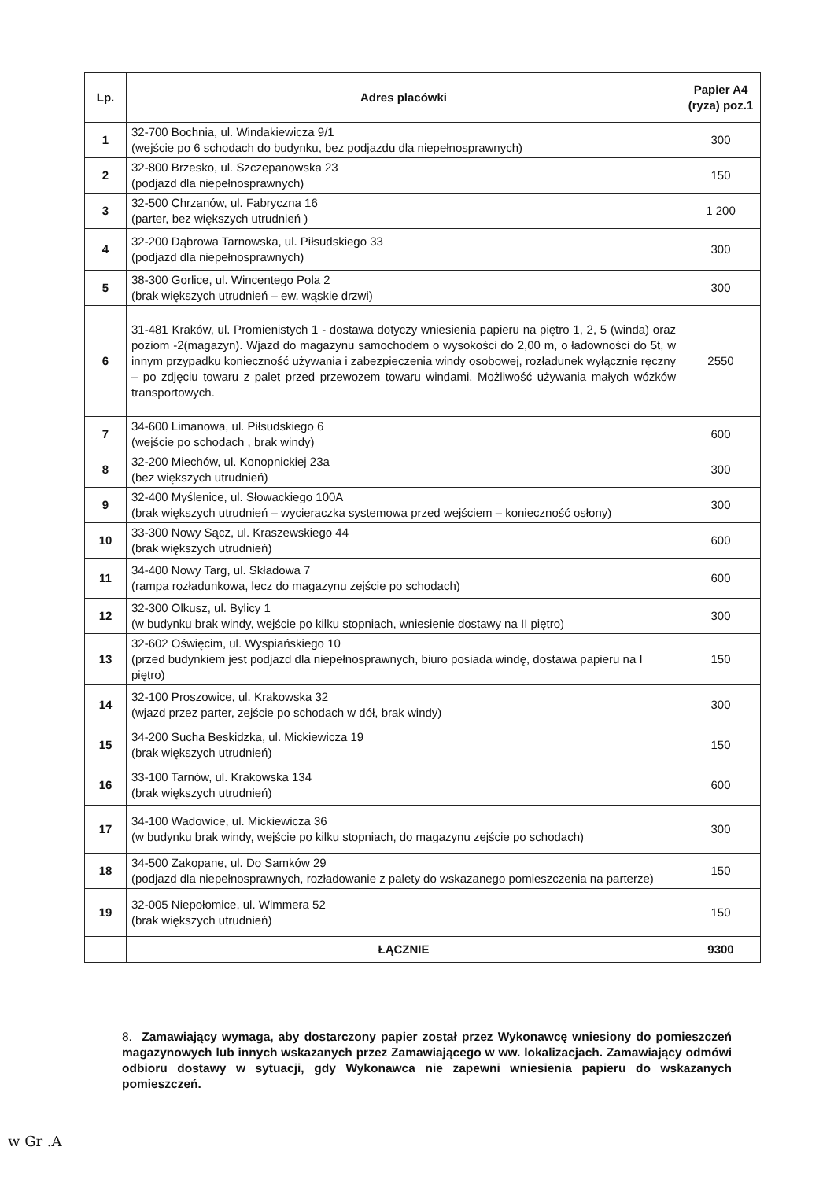| Lp. | Adres placówki | Papier A4 (ryza) poz.1 |
| --- | --- | --- |
| 1 | 32-700 Bochnia, ul. Windakiewicza 9/1 (wejście po 6 schodach do budynku, bez podjazdu dla niepełnosprawnych) | 300 |
| 2 | 32-800 Brzesko, ul. Szczepanowska 23 (podjazd dla niepełnosprawnych) | 150 |
| 3 | 32-500 Chrzanów, ul. Fabryczna 16 (parter, bez większych utrudnień ) | 1 200 |
| 4 | 32-200 Dąbrowa Tarnowska, ul. Piłsudskiego 33 (podjazd dla niepełnosprawnych) | 300 |
| 5 | 38-300 Gorlice, ul. Wincentego Pola 2 (brak większych utrudnień – ew. wąskie drzwi) | 300 |
| 6 | 31-481 Kraków, ul. Promienistych 1 - dostawa dotyczy wniesienia papieru na piętro 1, 2, 5 (winda) oraz poziom -2(magazyn). Wjazd do magazynu samochodem o wysokości do 2,00 m, o ładowności do 5t, w innym przypadku konieczność używania i zabezpieczenia windy osobowej, rozładunek wyłącznie ręczny – po zdjęciu towaru z palet przed przewozem towaru windami. Możliwość używania małych wózków transportowych. | 2550 |
| 7 | 34-600 Limanowa, ul. Piłsudskiego 6 (wejście po schodach , brak windy) | 600 |
| 8 | 32-200 Miechów, ul. Konopnickiej 23a (bez większych utrudnień) | 300 |
| 9 | 32-400 Myślenice, ul. Słowackiego 100A (brak większych utrudnień – wycieraczka systemowa przed wejściem – konieczność osłony) | 300 |
| 10 | 33-300 Nowy Sącz, ul. Kraszewskiego 44 (brak większych utrudnień) | 600 |
| 11 | 34-400 Nowy Targ, ul. Składowa 7 (rampa rozładunkowa, lecz do magazynu zejście po schodach) | 600 |
| 12 | 32-300 Olkusz, ul. Bylicy 1 (w budynku brak windy, wejście po kilku stopniach, wniesienie dostawy na II piętro) | 300 |
| 13 | 32-602 Oświęcim, ul. Wyspiańskiego 10 (przed budynkiem jest podjazd dla niepełnosprawnych, biuro posiada windę, dostawa papieru na I piętro) | 150 |
| 14 | 32-100 Proszowice, ul. Krakowska 32 (wjazd przez parter, zejście po schodach w dół, brak windy) | 300 |
| 15 | 34-200 Sucha Beskidzka, ul. Mickiewicza 19 (brak większych utrudnień) | 150 |
| 16 | 33-100 Tarnów, ul. Krakowska 134 (brak większych utrudnień) | 600 |
| 17 | 34-100 Wadowice, ul. Mickiewicza 36 (w budynku brak windy, wejście po kilku stopniach, do magazynu zejście po schodach) | 300 |
| 18 | 34-500 Zakopane, ul. Do Samków 29 (podjazd dla niepełnosprawnych, rozładowanie z palety do wskazanego pomieszczenia na parterze) | 150 |
| 19 | 32-005 Niepołomice, ul. Wimmera 52 (brak większych utrudnień) | 150 |
| | ŁĄCZNIE | 9300 |
8. Zamawiający wymaga, aby dostarczony papier został przez Wykonawcę wniesiony do pomieszczeń magazynowych lub innych wskazanych przez Zamawiającego w ww. lokalizacjach. Zamawiający odmówi odbioru dostawy w sytuacji, gdy Wykonawca nie zapewni wniesienia papieru do wskazanych pomieszczeń.
w Gr .A